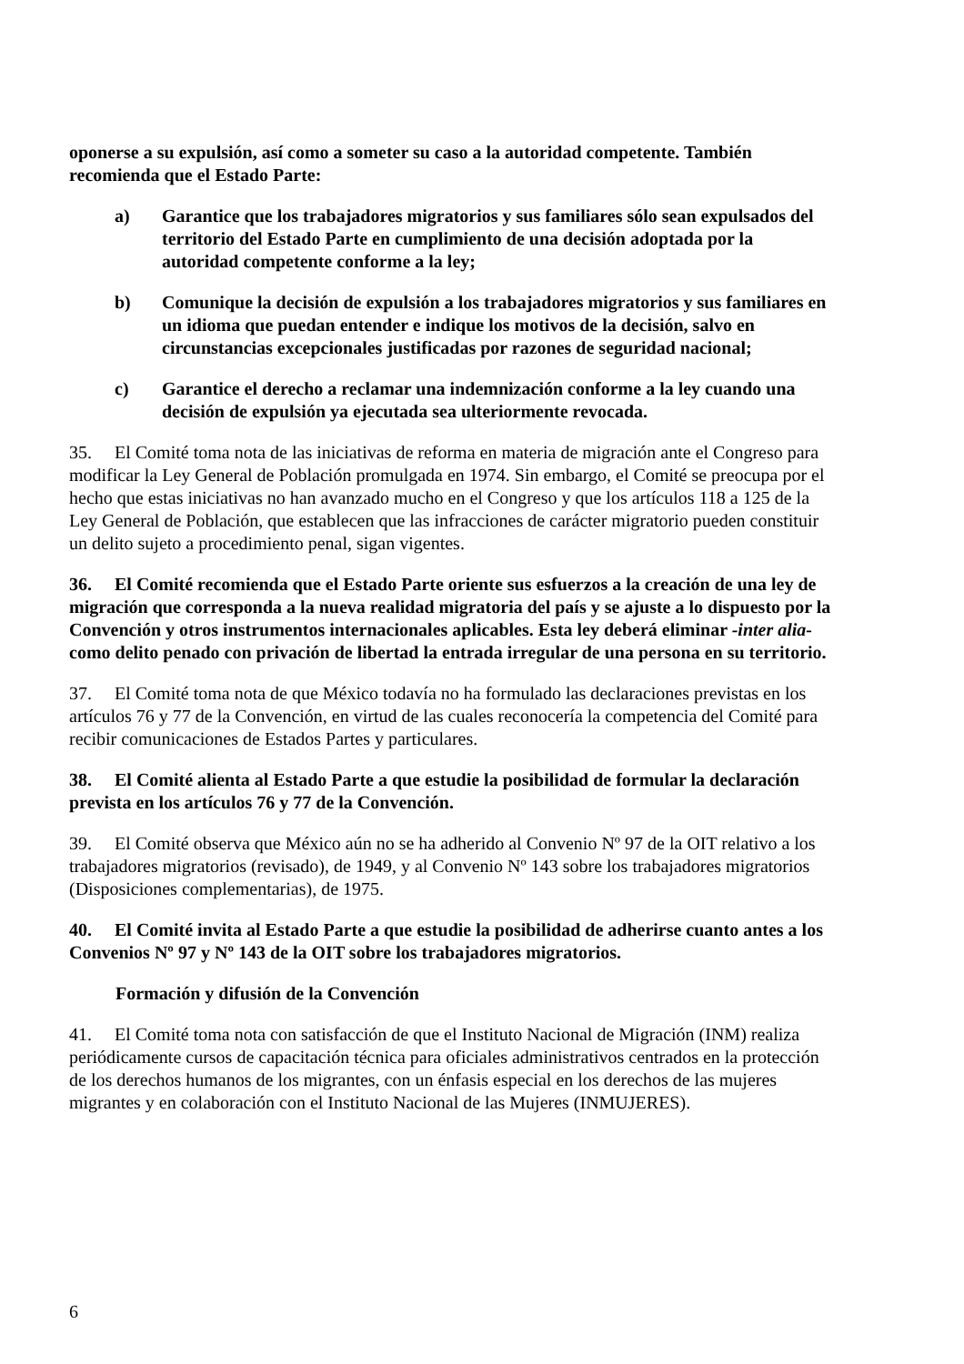oponerse a su expulsión, así como a someter su caso a la autoridad competente. También recomienda que el Estado Parte:
a) Garantice que los trabajadores migratorios y sus familiares sólo sean expulsados del territorio del Estado Parte en cumplimiento de una decisión adoptada por la autoridad competente conforme a la ley;
b) Comunique la decisión de expulsión a los trabajadores migratorios y sus familiares en un idioma que puedan entender e indique los motivos de la decisión, salvo en circunstancias excepcionales justificadas por razones de seguridad nacional;
c) Garantice el derecho a reclamar una indemnización conforme a la ley cuando una decisión de expulsión ya ejecutada sea ulteriormente revocada.
35. El Comité toma nota de las iniciativas de reforma en materia de migración ante el Congreso para modificar la Ley General de Población promulgada en 1974. Sin embargo, el Comité se preocupa por el hecho que estas iniciativas no han avanzado mucho en el Congreso y que los artículos 118 a 125 de la Ley General de Población, que establecen que las infracciones de carácter migratorio pueden constituir un delito sujeto a procedimiento penal, sigan vigentes.
36. El Comité recomienda que el Estado Parte oriente sus esfuerzos a la creación de una ley de migración que corresponda a la nueva realidad migratoria del país y se ajuste a lo dispuesto por la Convención y otros instrumentos internacionales aplicables. Esta ley deberá eliminar -inter alia- como delito penado con privación de libertad la entrada irregular de una persona en su territorio.
37. El Comité toma nota de que México todavía no ha formulado las declaraciones previstas en los artículos 76 y 77 de la Convención, en virtud de las cuales reconocería la competencia del Comité para recibir comunicaciones de Estados Partes y particulares.
38. El Comité alienta al Estado Parte a que estudie la posibilidad de formular la declaración prevista en los artículos 76 y 77 de la Convención.
39. El Comité observa que México aún no se ha adherido al Convenio Nº 97 de la OIT relativo a los trabajadores migratorios (revisado), de 1949, y al Convenio Nº 143 sobre los trabajadores migratorios (Disposiciones complementarias), de 1975.
40. El Comité invita al Estado Parte a que estudie la posibilidad de adherirse cuanto antes a los Convenios Nº 97 y Nº 143 de la OIT sobre los trabajadores migratorios.
Formación y difusión de la Convención
41. El Comité toma nota con satisfacción de que el Instituto Nacional de Migración (INM) realiza periódicamente cursos de capacitación técnica para oficiales administrativos centrados en la protección de los derechos humanos de los migrantes, con un énfasis especial en los derechos de las mujeres migrantes y en colaboración con el Instituto Nacional de las Mujeres (INMUJERES).
6